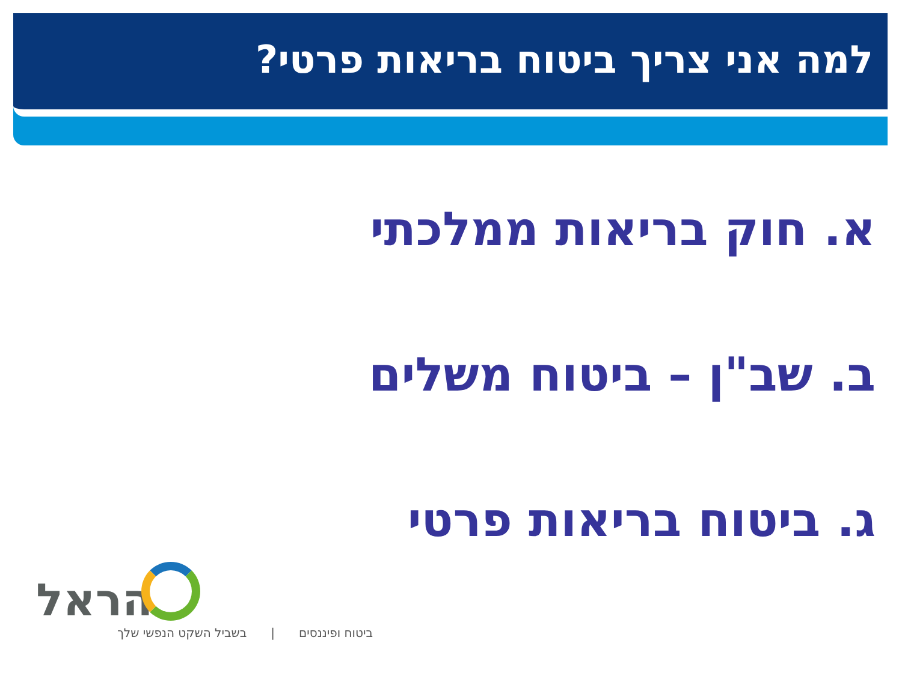למה אני צריך ביטוח בריאות פרטי?
א. חוק בריאות ממלכתי
ב. שב"ן – ביטוח משלים
ג. ביטוח בריאות פרטי
הראל
ביטוח ופיננסים | בשביל השקט הנפשי שלך